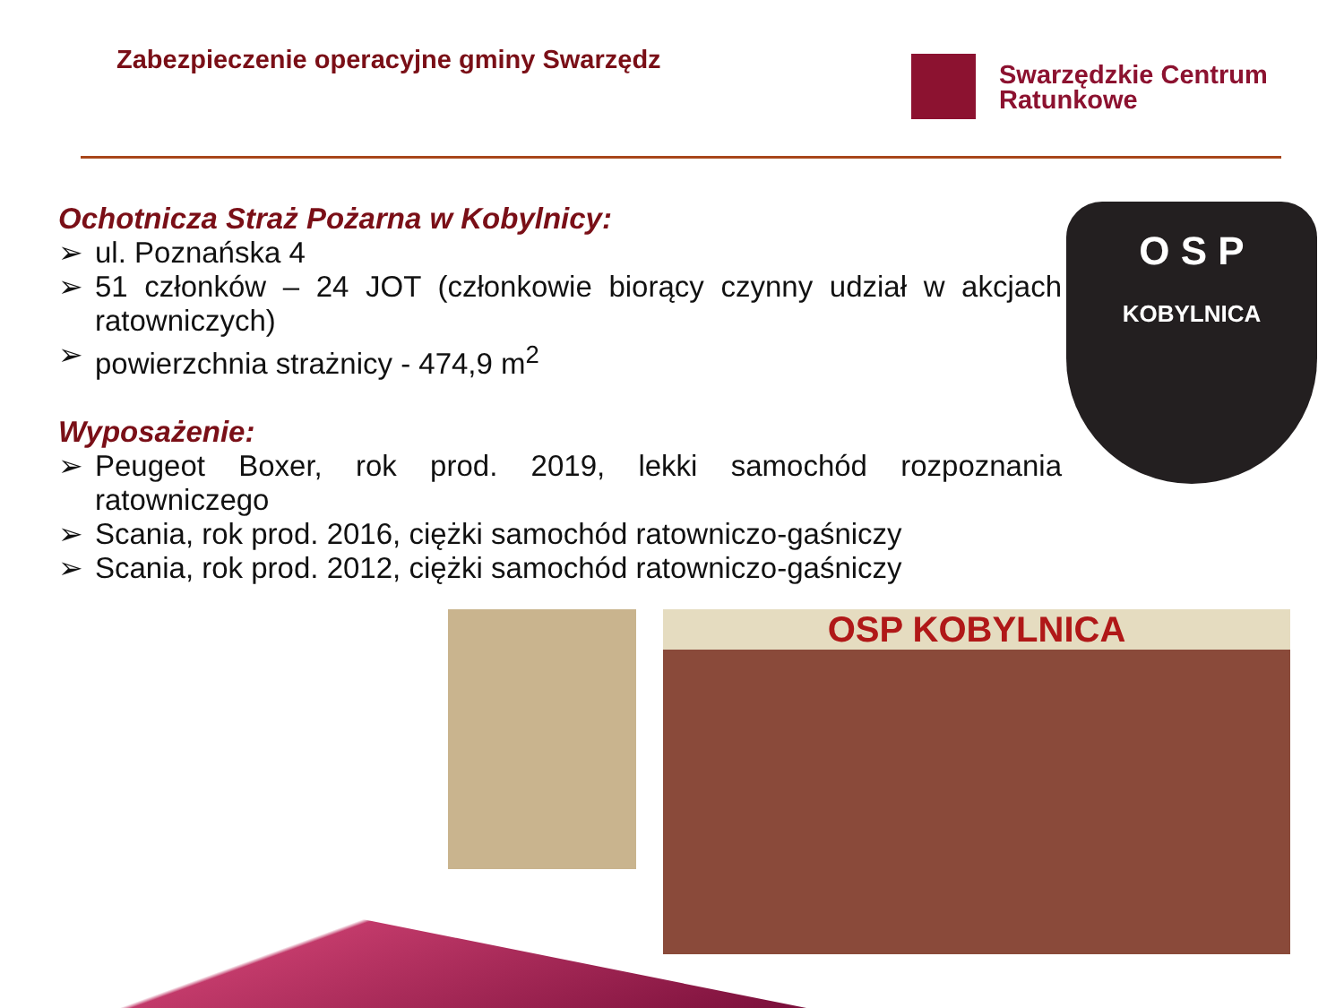Zabezpieczenie operacyjne gminy Swarzędz
Swarzędzkie Centrum
Ratunkowe
Ochotnicza Straż Pożarna w Kobylnicy:
➢ ul. Poznańska 4
➢ 51 członków – 24 JOT (członkowie biorący czynny udział w akcjach ratowniczych)
➢ powierzchnia strażnicy - 474,9 m<sup>2</sup>
Wyposażenie:
➢ Peugeot Boxer, rok prod. 2019, lekki samochód rozpoznania ratowniczego
➢ Scania, rok prod. 2016, ciężki samochód ratowniczo-gaśniczy
➢ Scania, rok prod. 2012, ciężki samochód ratowniczo-gaśniczy
O S P
KOBYLNICA
OSP KOBYLNICA